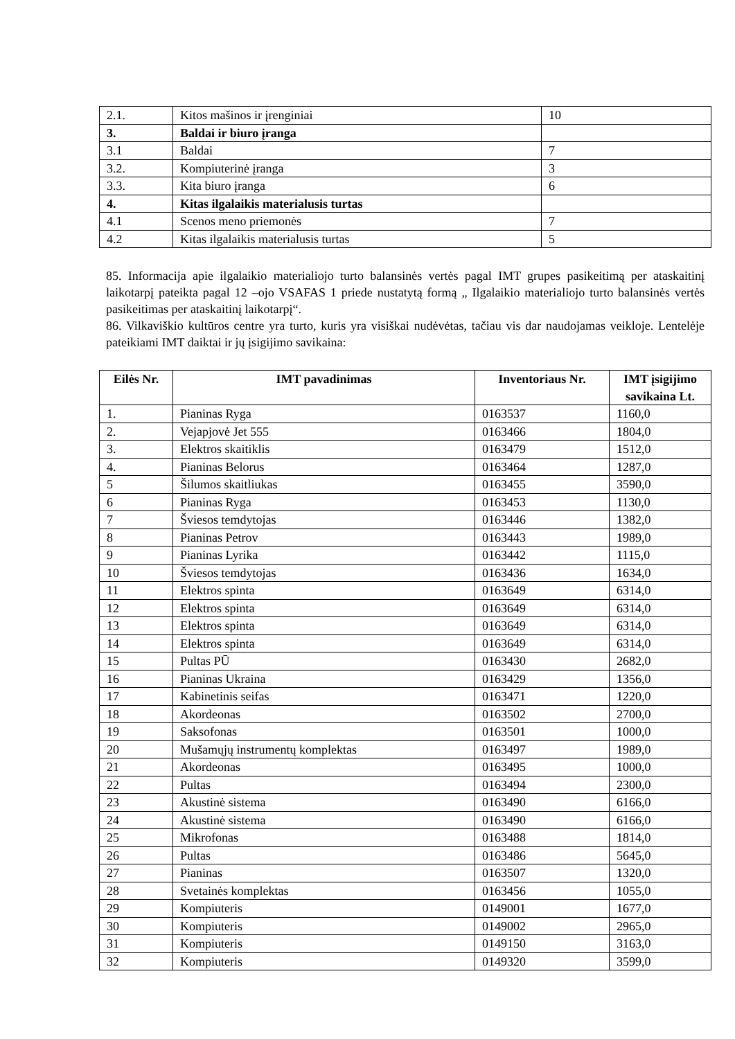| 2.1. | Kitos mašinos ir įrenginiai | 10 |
| 3. | Baldai ir biuro įranga | |
| 3.1 | Baldai | 7 |
| 3.2. | Kompiuterinė įranga | 3 |
| 3.3. | Kita biuro įranga | 6 |
| 4. | Kitas ilgalaikis materialusis turtas | |
| 4.1 | Scenos meno priemonės | 7 |
| 4.2 | Kitas ilgalaikis materialusis turtas | 5 |
85. Informacija apie ilgalaikio materialiojo turto balansinės vertės pagal IMT grupes pasikeitimą per ataskaitinį laikotarpį pateikta pagal 12 –ojo VSAFAS 1 priede nustatytą formą „ Ilgalaikio materialiojo turto balansinės vertės pasikeitimas per ataskaitinį laikotarpį“.
86. Vilkaviškio kultūros centre yra turto, kuris yra visiškai nudėvėtas, tačiau vis dar naudojamas veikloje. Lentelėje pateikiami IMT daiktai ir jų įsigijimo savikaina:
| Eilės Nr. | IMT pavadinimas | Inventoriaus Nr. | IMT įsigijimo savikaina Lt. |
| --- | --- | --- | --- |
| 1. | Pianinas Ryga | 0163537 | 1160,0 |
| 2. | Vejapjovė Jet 555 | 0163466 | 1804,0 |
| 3. | Elektros skaitiklis | 0163479 | 1512,0 |
| 4. | Pianinas Belorus | 0163464 | 1287,0 |
| 5 | Šilumos skaitliukas | 0163455 | 3590,0 |
| 6 | Pianinas Ryga | 0163453 | 1130,0 |
| 7 | Šviesos temdytojas | 0163446 | 1382,0 |
| 8 | Pianinas Petrov | 0163443 | 1989,0 |
| 9 | Pianinas Lyrika | 0163442 | 1115,0 |
| 10 | Šviesos temdytojas | 0163436 | 1634,0 |
| 11 | Elektros spinta | 0163649 | 6314,0 |
| 12 | Elektros spinta | 0163649 | 6314,0 |
| 13 | Elektros spinta | 0163649 | 6314,0 |
| 14 | Elektros spinta | 0163649 | 6314,0 |
| 15 | Pultas PŪ | 0163430 | 2682,0 |
| 16 | Pianinas Ukraina | 0163429 | 1356,0 |
| 17 | Kabinetinis seifas | 0163471 | 1220,0 |
| 18 | Akordeonas | 0163502 | 2700,0 |
| 19 | Saksofonas | 0163501 | 1000,0 |
| 20 | Mušamųjų instrumentų komplektas | 0163497 | 1989,0 |
| 21 | Akordeonas | 0163495 | 1000,0 |
| 22 | Pultas | 0163494 | 2300,0 |
| 23 | Akustinė sistema | 0163490 | 6166,0 |
| 24 | Akustinė sistema | 0163490 | 6166,0 |
| 25 | Mikrofonas | 0163488 | 1814,0 |
| 26 | Pultas | 0163486 | 5645,0 |
| 27 | Pianinas | 0163507 | 1320,0 |
| 28 | Svetainės komplektas | 0163456 | 1055,0 |
| 29 | Kompiuteris | 0149001 | 1677,0 |
| 30 | Kompiuteris | 0149002 | 2965,0 |
| 31 | Kompiuteris | 0149150 | 3163,0 |
| 32 | Kompiuteris | 0149320 | 3599,0 |